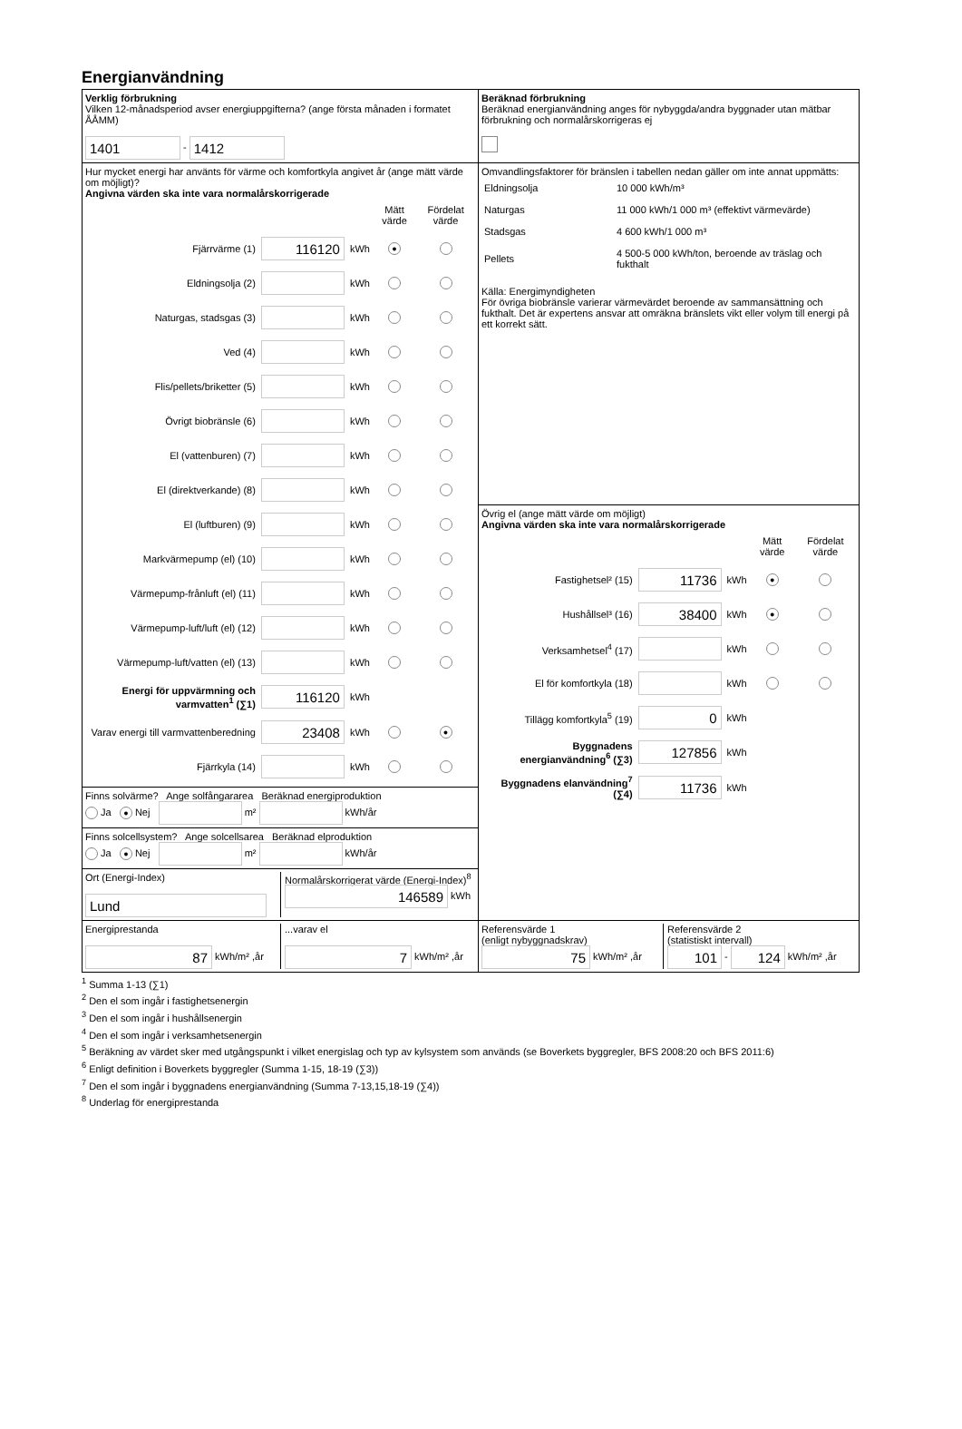Energianvändning
| Verklig förbrukning Vilken 12-månadsperiod avser energiuppgifterna? (ange första månaden i formatet ÅÅMM) 1401 - 1412 | Beräknad förbrukning Beräknad energianvändning anges för nybyggda/andra byggnader utan mätbar förbrukning och normalårskorrigeras ej |
| Hur mycket energi har använts för värme och komfortkyla angivet år (ange mätt värde om möjligt)? Angivna värden ska inte vara normalårskorrigerade / / / / Mätt värde / Fördelat värde / / Fjärrvärme (1) / 116120 / kWh / ● / / / Eldningsolja (2) / / kWh / / / / Naturgas, stadsgas (3) / / kWh / / / / Ved (4) / / kWh / / / / Flis/pellets/briketter (5) / / kWh / / / / Övrigt biobränsle (6) / / kWh / / / / El (vattenburen) (7) / / kWh / / / / El (direktverkande) (8) / / kWh / / / / El (luftburen) (9) / / kWh / / / / Markvärmepump (el) (10) / / kWh / / / / Värmepump-frånluft (el) (11) / / kWh / / / / Värmepump-luft/luft (el) (12) / / kWh / / / / Värmepump-luft/vatten (el) (13) / / kWh / / / / Energi för uppvärmning och varmvatten<sup>1</sup> (∑1) / 116120 / kWh / / / / Varav energi till varmvattenberedning / 23408 / kWh / / ● / / Fjärrkyla (14) / / kWh / / / | Omvandlingsfaktorer för bränslen i tabellen nedan gäller om inte annat uppmätts: / Eldningsolja / 10 000 kWh/m³ / / Naturgas / 11 000 kWh/1 000 m³ (effektivt värmevärde) / / Stadsgas / 4 600 kWh/1 000 m³ / / Pellets / 4 500-5 000 kWh/ton, beroende av träslag och fukthalt / Källa: Energimyndigheten För övriga biobränsle varierar värmevärdet beroende av sammansättning och fukthalt. Det är expertens ansvar att omräkna bränslets vikt eller volym till energi på ett korrekt sätt. |
| | Övrig el (ange mätt värde om möjligt) Angivna värden ska inte vara normalårskorrigerade / / / / Mätt värde / Fördelat värde / / Fastighetsel² (15) / 11736 / kWh / ● / / / Hushållsel³ (16) / 38400 / kWh / ● / / / Verksamhetsel<sup>4</sup> (17) / / kWh / / / / El för komfortkyla (18) / / kWh / / / / Tillägg komfortkyla<sup>5</sup> (19) / 0 / kWh / / / / Byggnadens energianvändning<sup>6</sup> (∑3) / 127856 / kWh / / / / Byggnadens elanvändning<sup>7</sup> (∑4) / 11736 / kWh / / / |
| Finns solvärme? Ange solfångararea Beräknad energiproduktion Ja ● Nej m² kWh/år | |
| Finns solcellsystem? Ange solcellsarea Beräknad elproduktion Ja ● Nej m² kWh/år | |
| Ort (Energi-Index) Lund Normalårskorrigerat värde (Energi-Index)<sup>8</sup> 146589 kWh | |
| Energiprestanda 87 kWh/m² ,år ...varav el 7 kWh/m² ,år | Referensvärde 1 (enligt nybyggnadskrav) 75 kWh/m² ,år Referensvärde 2 (statistiskt intervall) 101 - 124 kWh/m² ,år |
<sup>1</sup> Summa 1-13 (∑1)
<sup>2</sup> Den el som ingår i fastighetsenergin
<sup>3</sup> Den el som ingår i hushållsenergin
<sup>4</sup> Den el som ingår i verksamhetsenergin
<sup>5</sup> Beräkning av värdet sker med utgångspunkt i vilket energislag och typ av kylsystem som används (se Boverkets byggregler, BFS 2008:20 och BFS 2011:6)
<sup>6</sup> Enligt definition i Boverkets byggregler (Summa 1-15, 18-19 (∑3))
<sup>7</sup> Den el som ingår i byggnadens energianvändning (Summa 7-13,15,18-19 (∑4))
<sup>8</sup> Underlag för energiprestanda